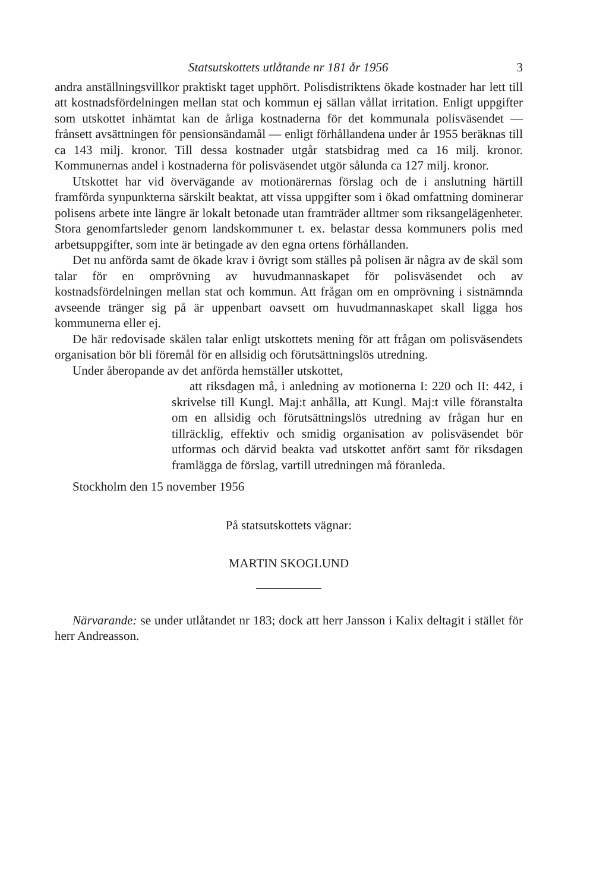Statsutskottets utlåtande nr 181 år 1956 3
andra anställningsvillkor praktiskt taget upphört. Polisdistriktens ökade kostnader har lett till att kostnadsfördelningen mellan stat och kommun ej sällan vållat irritation. Enligt uppgifter som utskottet inhämtat kan de årliga kostnaderna för det kommunala polisväsendet — frånsett avsättningen för pensionsändamål — enligt förhållandena under år 1955 beräknas till ca 143 milj. kronor. Till dessa kostnader utgår statsbidrag med ca 16 milj. kronor. Kommunernas andel i kostnaderna för polisväsendet utgör sålunda ca 127 milj. kronor.
Utskottet har vid övervägande av motionärernas förslag och de i anslutning härtill framförda synpunkterna särskilt beaktat, att vissa uppgifter som i ökad omfattning dominerar polisens arbete inte längre är lokalt betonade utan framträder alltmer som riksangelägenheter. Stora genomfartsleder genom landskommuner t. ex. belastar dessa kommuners polis med arbetsuppgifter, som inte är betingade av den egna ortens förhållanden.
Det nu anförda samt de ökade krav i övrigt som ställes på polisen är några av de skäl som talar för en omprövning av huvudmannaskapet för polisväsendet och av kostnadsfördelningen mellan stat och kommun. Att frågan om en omprövning i sistnämnda avseende tränger sig på är uppenbart oavsett om huvudmannaskapet skall ligga hos kommunerna eller ej.
De här redovisade skälen talar enligt utskottets mening för att frågan om polisväsendets organisation bör bli föremål för en allsidig och förutsättningslös utredning.
Under åberopande av det anförda hemställer utskottet,
att riksdagen må, i anledning av motionerna I: 220 och II: 442, i skrivelse till Kungl. Maj:t anhålla, att Kungl. Maj:t ville föranstalta om en allsidig och förutsättningslös utredning av frågan hur en tillräcklig, effektiv och smidig organisation av polisväsendet bör utformas och därvid beakta vad utskottet anfört samt för riksdagen framlägga de förslag, vartill utredningen må föranleda.
Stockholm den 15 november 1956
På statsutskottets vägnar:
MARTIN SKOGLUND
Närvarande: se under utlåtandet nr 183; dock att herr Jansson i Kalix deltagit i stället för herr Andreasson.